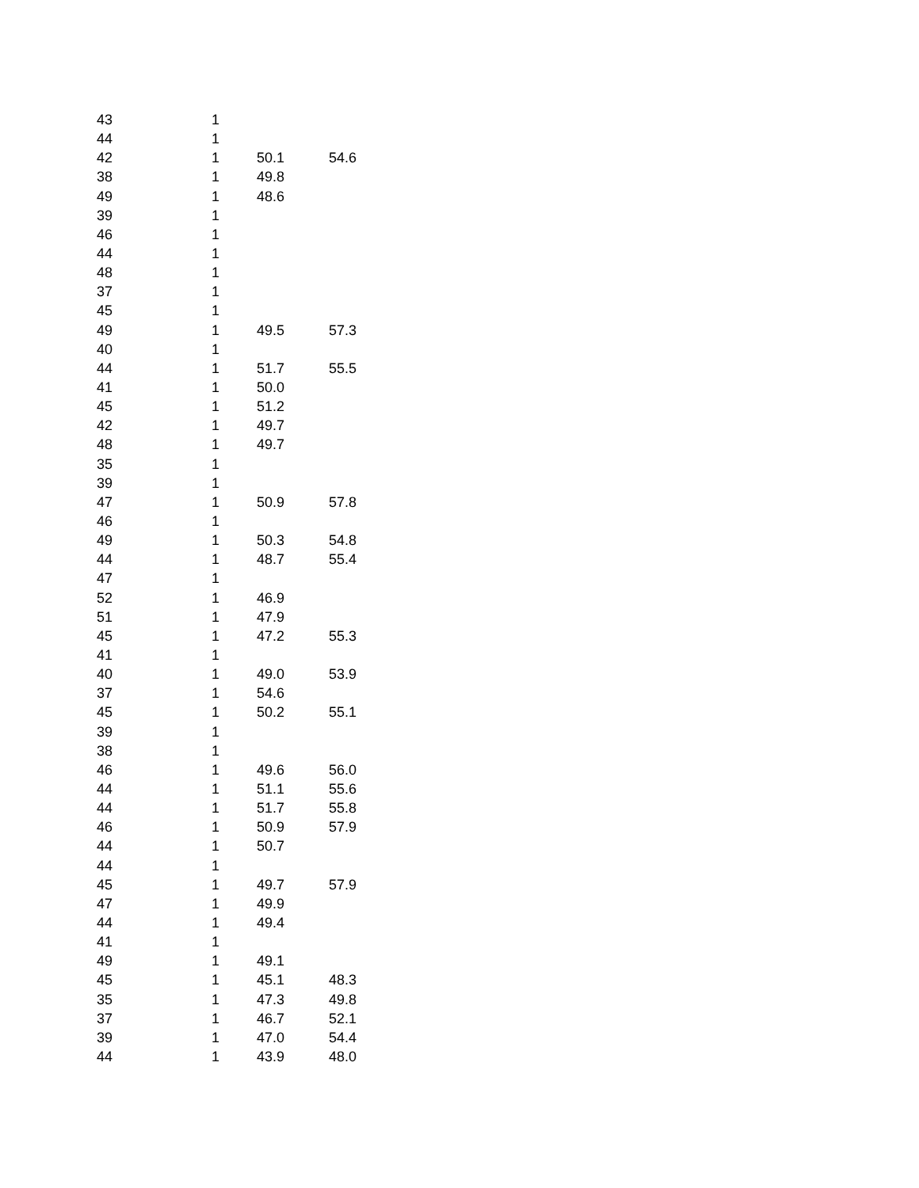| 43 | 1 | | |
| 44 | 1 | | |
| 42 | 1 | 50.1 | 54.6 |
| 38 | 1 | 49.8 | |
| 49 | 1 | 48.6 | |
| 39 | 1 | | |
| 46 | 1 | | |
| 44 | 1 | | |
| 48 | 1 | | |
| 37 | 1 | | |
| 45 | 1 | | |
| 49 | 1 | 49.5 | 57.3 |
| 40 | 1 | | |
| 44 | 1 | 51.7 | 55.5 |
| 41 | 1 | 50.0 | |
| 45 | 1 | 51.2 | |
| 42 | 1 | 49.7 | |
| 48 | 1 | 49.7 | |
| 35 | 1 | | |
| 39 | 1 | | |
| 47 | 1 | 50.9 | 57.8 |
| 46 | 1 | | |
| 49 | 1 | 50.3 | 54.8 |
| 44 | 1 | 48.7 | 55.4 |
| 47 | 1 | | |
| 52 | 1 | 46.9 | |
| 51 | 1 | 47.9 | |
| 45 | 1 | 47.2 | 55.3 |
| 41 | 1 | | |
| 40 | 1 | 49.0 | 53.9 |
| 37 | 1 | 54.6 | |
| 45 | 1 | 50.2 | 55.1 |
| 39 | 1 | | |
| 38 | 1 | | |
| 46 | 1 | 49.6 | 56.0 |
| 44 | 1 | 51.1 | 55.6 |
| 44 | 1 | 51.7 | 55.8 |
| 46 | 1 | 50.9 | 57.9 |
| 44 | 1 | 50.7 | |
| 44 | 1 | | |
| 45 | 1 | 49.7 | 57.9 |
| 47 | 1 | 49.9 | |
| 44 | 1 | 49.4 | |
| 41 | 1 | | |
| 49 | 1 | 49.1 | |
| 45 | 1 | 45.1 | 48.3 |
| 35 | 1 | 47.3 | 49.8 |
| 37 | 1 | 46.7 | 52.1 |
| 39 | 1 | 47.0 | 54.4 |
| 44 | 1 | 43.9 | 48.0 |